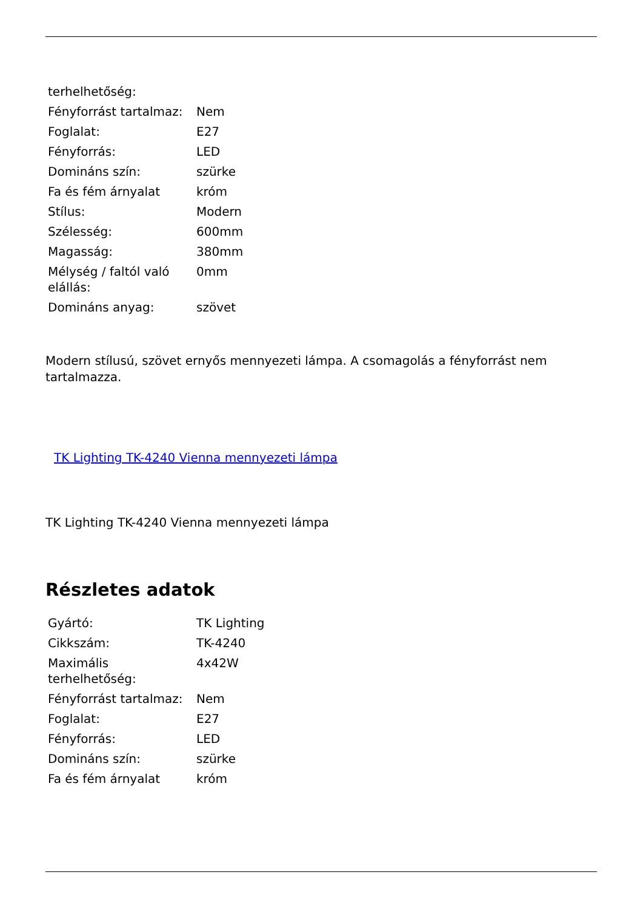| terhelhetőség: | |
| Fényforrást tartalmaz: | Nem |
| Foglalat: | E27 |
| Fényforrás: | LED |
| Domináns szín: | szürke |
| Fa és fém árnyalat | króm |
| Stílus: | Modern |
| Szélesség: | 600mm |
| Magasság: | 380mm |
| Mélység / faltól való elállás: | 0mm |
| Domináns anyag: | szövet |
Modern stílusú, szövet ernyős mennyezeti lámpa. A csomagolás a fényforrást nem tartalmazza.
TK Lighting TK-4240 Vienna mennyezeti lámpa
TK Lighting TK-4240 Vienna mennyezeti lámpa
Részletes adatok
| Gyártó: | TK Lighting |
| Cikkszám: | TK-4240 |
| Maximális terhelhetőség: | 4x42W |
| Fényforrást tartalmaz: | Nem |
| Foglalat: | E27 |
| Fényforrás: | LED |
| Domináns szín: | szürke |
| Fa és fém árnyalat | króm |